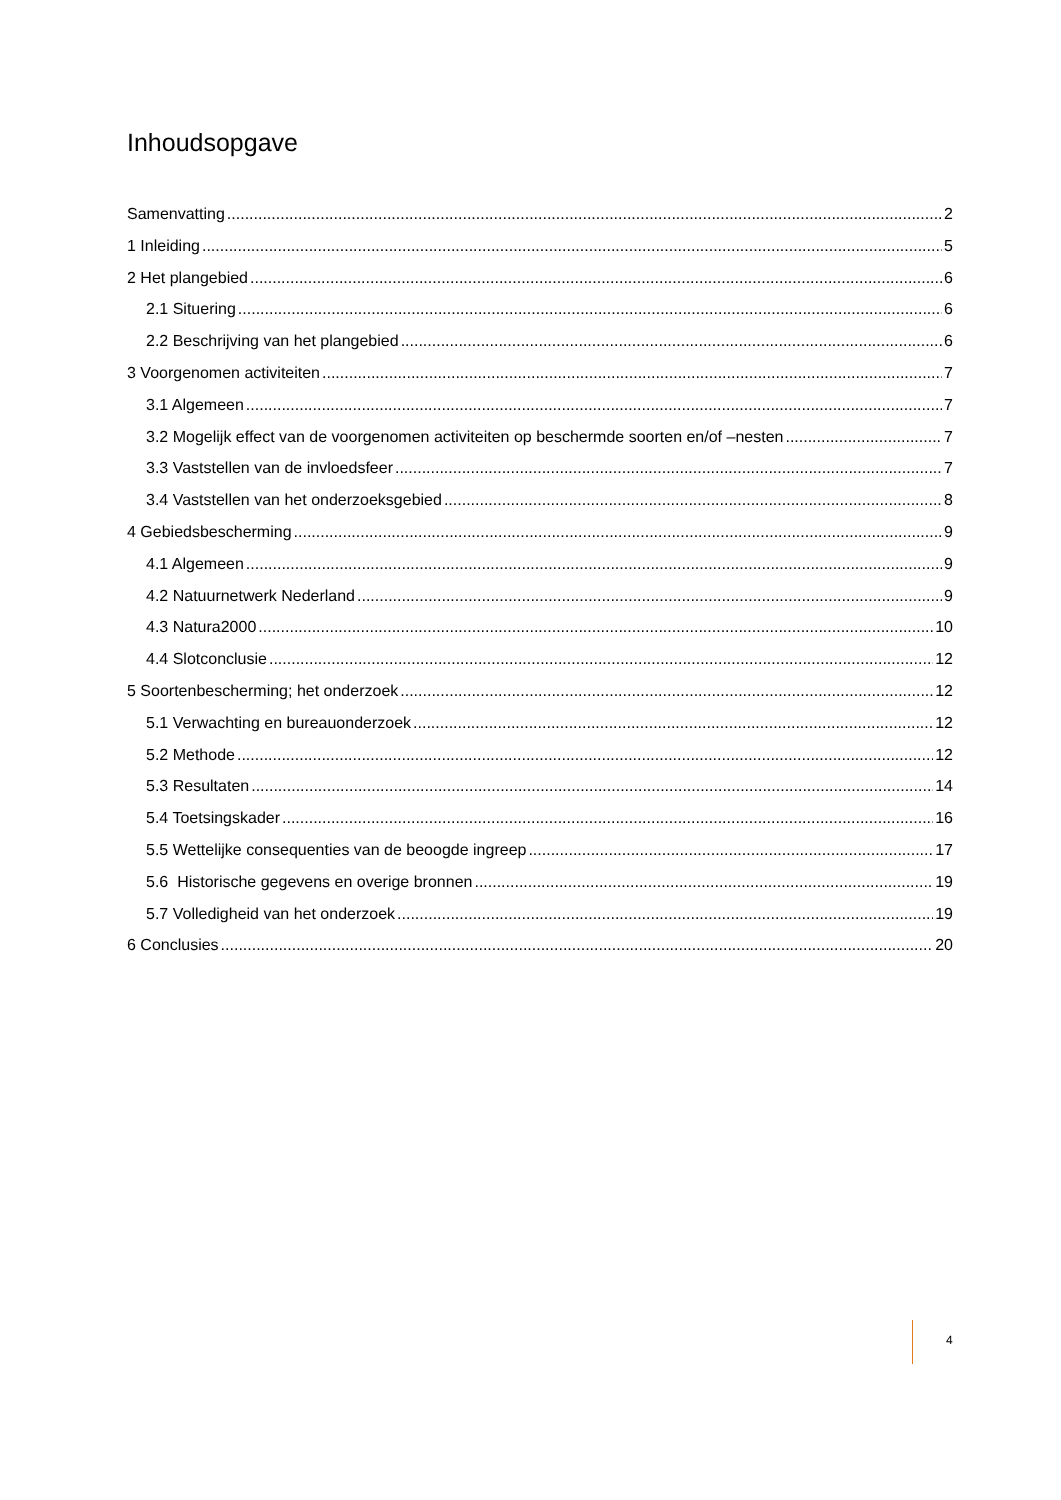Inhoudsopgave
Samenvatting 2
1 Inleiding 5
2 Het plangebied 6
2.1 Situering 6
2.2 Beschrijving van het plangebied 6
3 Voorgenomen activiteiten 7
3.1 Algemeen 7
3.2 Mogelijk effect van de voorgenomen activiteiten op beschermde soorten en/of –nesten 7
3.3 Vaststellen van de invloedsfeer 7
3.4 Vaststellen van het onderzoeksgebied 8
4 Gebiedsbescherming 9
4.1 Algemeen 9
4.2 Natuurnetwerk Nederland 9
4.3 Natura2000 10
4.4 Slotconclusie 12
5 Soortenbescherming; het onderzoek 12
5.1 Verwachting en bureauonderzoek 12
5.2 Methode 12
5.3 Resultaten 14
5.4 Toetsingskader 16
5.5 Wettelijke consequenties van de beoogde ingreep 17
5.6 Historische gegevens en overige bronnen 19
5.7 Volledigheid van het onderzoek 19
6 Conclusies 20
4